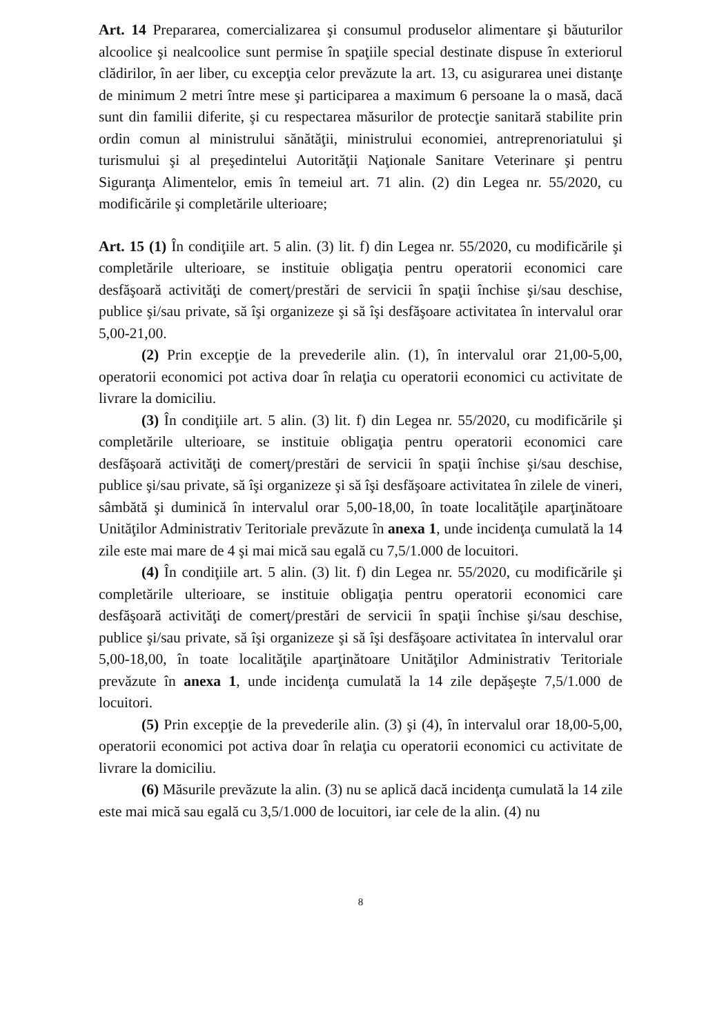Art. 14 Prepararea, comercializarea şi consumul produselor alimentare şi băuturilor alcoolice şi nealcoolice sunt permise în spaţiile special destinate dispuse în exteriorul clădirilor, în aer liber, cu excepţia celor prevăzute la art. 13, cu asigurarea unei distanţe de minimum 2 metri între mese şi participarea a maximum 6 persoane la o masă, dacă sunt din familii diferite, şi cu respectarea măsurilor de protecţie sanitară stabilite prin ordin comun al ministrului sănătăţii, ministrului economiei, antreprenoriatului şi turismului şi al preşedintelui Autorităţii Naţionale Sanitare Veterinare şi pentru Siguranţa Alimentelor, emis în temeiul art. 71 alin. (2) din Legea nr. 55/2020, cu modificările şi completările ulterioare;
Art. 15 (1) În condiţiile art. 5 alin. (3) lit. f) din Legea nr. 55/2020, cu modificările şi completările ulterioare, se instituie obligaţia pentru operatorii economici care desfăşoară activităţi de comerţ/prestări de servicii în spaţii închise şi/sau deschise, publice şi/sau private, să îşi organizeze şi să îşi desfăşoare activitatea în intervalul orar 5,00-21,00.
(2) Prin excepţie de la prevederile alin. (1), în intervalul orar 21,00-5,00, operatorii economici pot activa doar în relaţia cu operatorii economici cu activitate de livrare la domiciliu.
(3) În condiţiile art. 5 alin. (3) lit. f) din Legea nr. 55/2020, cu modificările şi completările ulterioare, se instituie obligaţia pentru operatorii economici care desfăşoară activităţi de comerţ/prestări de servicii în spaţii închise şi/sau deschise, publice şi/sau private, să îşi organizeze şi să îşi desfăşoare activitatea în zilele de vineri, sâmbătă şi duminică în intervalul orar 5,00-18,00, în toate localităţile aparţinătoare Unităţilor Administrativ Teritoriale prevăzute în anexa 1, unde incidenţa cumulată la 14 zile este mai mare de 4 şi mai mică sau egală cu 7,5/1.000 de locuitori.
(4) În condiţiile art. 5 alin. (3) lit. f) din Legea nr. 55/2020, cu modificările şi completările ulterioare, se instituie obligaţia pentru operatorii economici care desfăşoară activităţi de comerţ/prestări de servicii în spaţii închise şi/sau deschise, publice şi/sau private, să îşi organizeze şi să îşi desfăşoare activitatea în intervalul orar 5,00-18,00, în toate localităţile aparţinătoare Unităţilor Administrativ Teritoriale prevăzute în anexa 1, unde incidenţa cumulată la 14 zile depăşeşte 7,5/1.000 de locuitori.
(5) Prin excepţie de la prevederile alin. (3) şi (4), în intervalul orar 18,00-5,00, operatorii economici pot activa doar în relaţia cu operatorii economici cu activitate de livrare la domiciliu.
(6) Măsurile prevăzute la alin. (3) nu se aplică dacă incidenţa cumulată la 14 zile este mai mică sau egală cu 3,5/1.000 de locuitori, iar cele de la alin. (4) nu
8